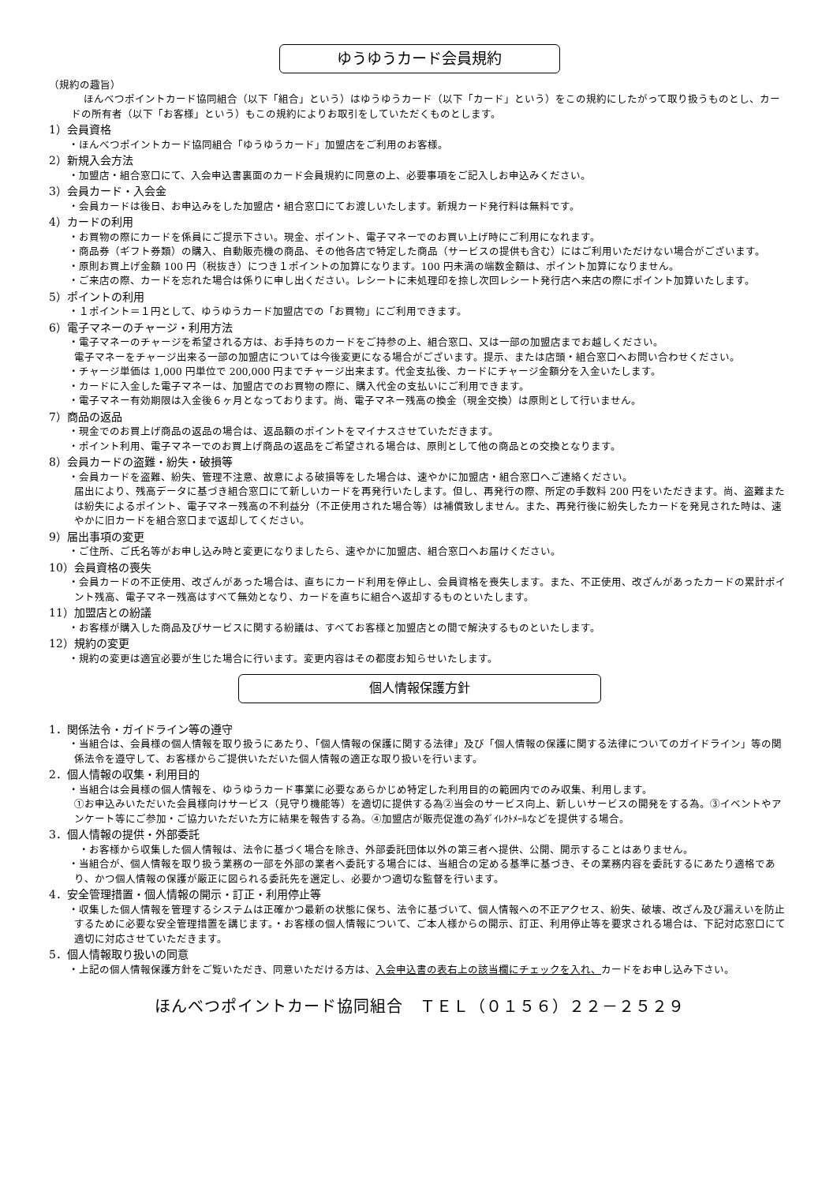ゆうゆうカード会員規約
（規約の趣旨）
ほんべつポイントカード協同組合（以下「組合」という）はゆうゆうカード（以下「カード」という）をこの規約にしたがって取り扱うものとし、カードの所有者（以下「お客様」という）もこの規約によりお取引をしていただくものとします。
1）会員資格
・ほんべつポイントカード協同組合「ゆうゆうカード」加盟店をご利用のお客様。
2）新規入会方法
・加盟店・組合窓口にて、入会申込書裏面のカード会員規約に同意の上、必要事項をご記入しお申込みください。
3）会員カード・入会金
・会員カードは後日、お申込みをした加盟店・組合窓口にてお渡しいたします。新規カード発行料は無料です。
4）カードの利用
・お買物の際にカードを係員にご提示下さい。現金、ポイント、電子マネーでのお買い上げ時にご利用になれます。
・商品券（ギフト券類）の購入、自動販売機の商品、その他各店で特定した商品（サービスの提供も含む）にはご利用いただけない場合がございます。
・原則お買上げ金額 100 円（税抜き）につき１ポイントの加算になります。100 円未満の端数金額は、ポイント加算になりません。
・ご来店の際、カードを忘れた場合は係りに申し出ください。レシートに未処理印を捺し次回レシート発行店へ来店の際にポイント加算いたします。
5）ポイントの利用
・１ポイント＝１円として、ゆうゆうカード加盟店での「お買物」にご利用できます。
6）電子マネーのチャージ・利用方法
・電子マネーのチャージを希望される方は、お手持ちのカードをご持参の上、組合窓口、又は一部の加盟店までお越しください。
電子マネーをチャージ出来る一部の加盟店については今後変更になる場合がございます。提示、または店頭・組合窓口へお問い合わせください。
・チャージ単価は 1,000 円単位で 200,000 円までチャージ出来ます。代金支払後、カードにチャージ金額分を入金いたします。
・カードに入金した電子マネーは、加盟店でのお買物の際に、購入代金の支払いにご利用できます。
・電子マネー有効期限は入金後６ヶ月となっております。尚、電子マネー残高の換金（現金交換）は原則として行いません。
7）商品の返品
・現金でのお買上げ商品の返品の場合は、返品額のポイントをマイナスさせていただきます。
・ポイント利用、電子マネーでのお買上げ商品の返品をご希望される場合は、原則として他の商品との交換となります。
8）会員カードの盗難・紛失・破損等
・会員カードを盗難、紛失、管理不注意、故意による破損等をした場合は、速やかに加盟店・組合窓口へご連絡ください。
届出により、残高データに基づき組合窓口にて新しいカードを再発行いたします。但し、再発行の際、所定の手数料 200 円をいただきます。尚、盗難または紛失によるポイント、電子マネー残高の不利益分（不正使用された場合等）は補償致しません。また、再発行後に紛失したカードを発見された時は、速やかに旧カードを組合窓口まで返却してください。
9）届出事項の変更
・ご住所、ご氏名等がお申し込み時と変更になりましたら、速やかに加盟店、組合窓口へお届けください。
10）会員資格の喪失
・会員カードの不正使用、改ざんがあった場合は、直ちにカード利用を停止し、会員資格を喪失します。また、不正使用、改ざんがあったカードの累計ポイント残高、電子マネー残高はすべて無効となり、カードを直ちに組合へ返却するものといたします。
11）加盟店との紛議
・お客様が購入した商品及びサービスに関する紛議は、すべてお客様と加盟店との間で解決するものといたします。
12）規約の変更
・規約の変更は適宜必要が生じた場合に行います。変更内容はその都度お知らせいたします。
個人情報保護方針
1．関係法令・ガイドライン等の遵守
・当組合は、会員様の個人情報を取り扱うにあたり、「個人情報の保護に関する法律」及び「個人情報の保護に関する法律についてのガイドライン」等の関係法令を遵守して、お客様からご提供いただいた個人情報の適正な取り扱いを行います。
2．個人情報の収集・利用目的
・当組合は会員様の個人情報を、ゆうゆうカード事業に必要なあらかじめ特定した利用目的の範囲内でのみ収集、利用します。
①お申込みいただいた会員様向けサービス（見守り機能等）を適切に提供する為②当会のサービス向上、新しいサービスの開発をする為。③イベントやアンケート等にご参加・ご協力いただいた方に結果を報告する為。④加盟店が販売促進の為ﾀﾞｲﾚｸﾄﾒｰﾙなどを提供する場合。
3．個人情報の提供・外部委託
　・お客様から収集した個人情報は、法令に基づく場合を除き、外部委託団体以外の第三者へ提供、公開、開示することはありません。
・当組合が、個人情報を取り扱う業務の一部を外部の業者へ委託する場合には、当組合の定める基準に基づき、その業務内容を委託するにあたり適格であり、かつ個人情報の保護が厳正に図られる委託先を選定し、必要かつ適切な監督を行います。
4．安全管理措置・個人情報の開示・訂正・利用停止等
・収集した個人情報を管理するシステムは正確かつ最新の状態に保ち、法令に基づいて、個人情報への不正アクセス、紛失、破壊、改ざん及び漏えいを防止するために必要な安全管理措置を講じます。・お客様の個人情報について、ご本人様からの開示、訂正、利用停止等を要求される場合は、下記対応窓口にて適切に対応させていただきます。
5．個人情報取り扱いの同意
・上記の個人情報保護方針をご覧いただき、同意いただける方は、入会申込書の表右上の該当欄にチェックを入れ、カードをお申し込み下さい。
ほんべつポイントカード協同組合　ＴＥＬ（０１５６）２２－２５２９